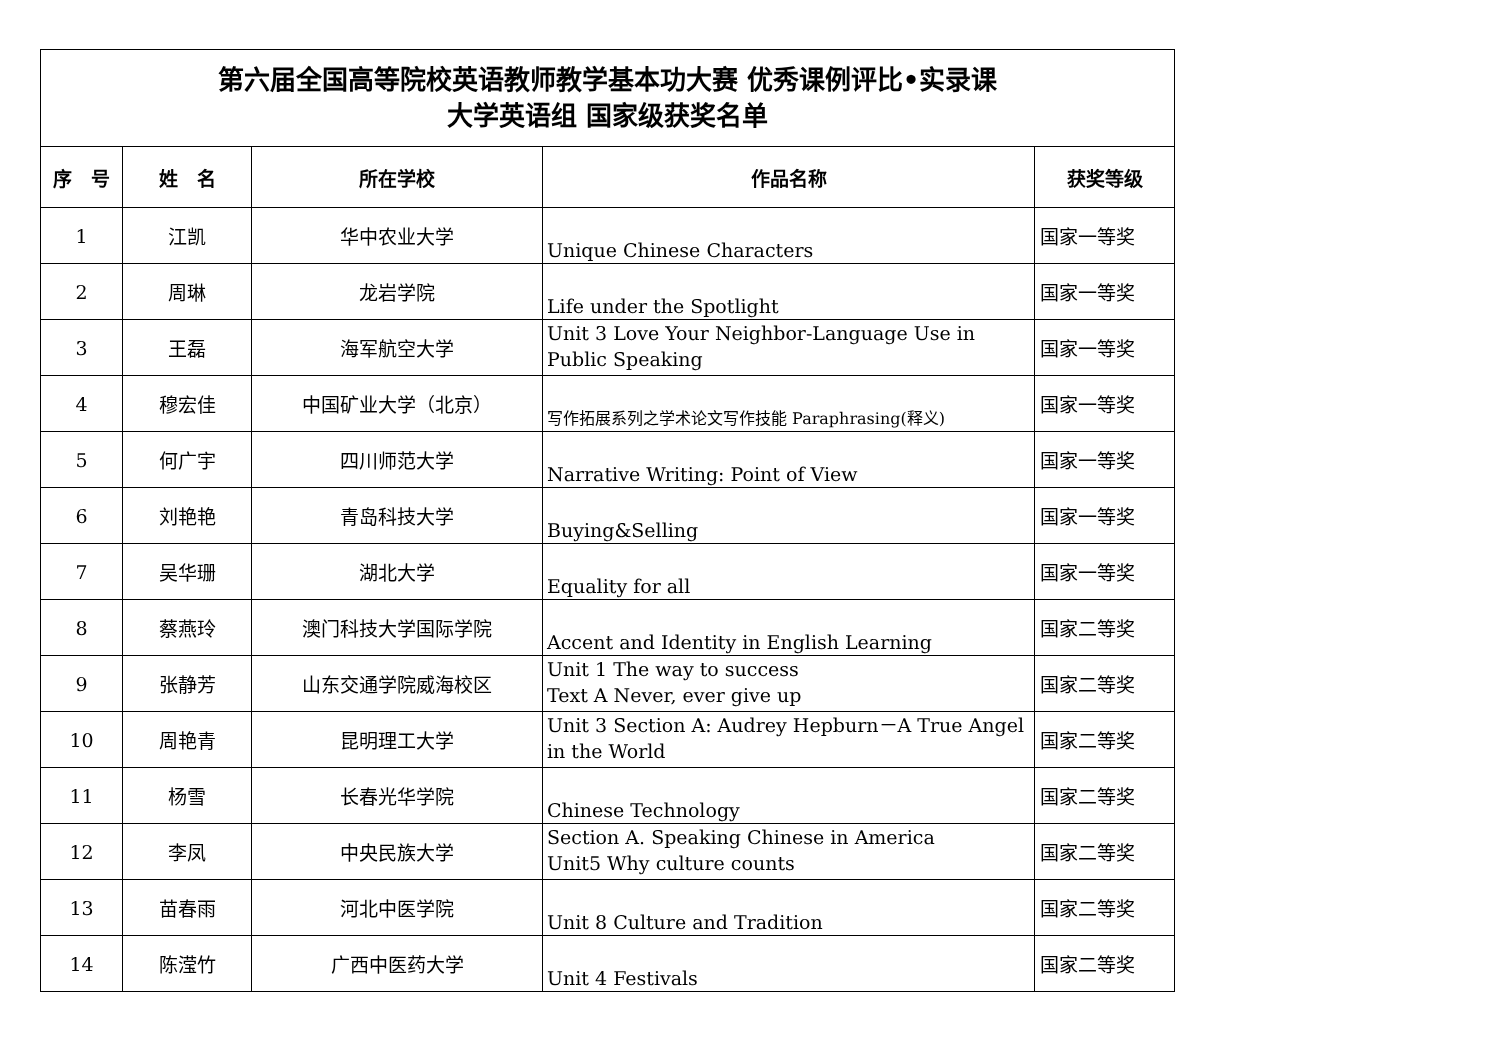| 第六届全国高等院校英语教师教学基本功大赛 优秀课例评比•实录课 大学英语组 国家级获奖名单 | | | | |
| 序 号 | 姓 名 | 所在学校 | 作品名称 | 获奖等级 |
| 1 | 江凯 | 华中农业大学 | Unique Chinese Characters | 国家一等奖 |
| 2 | 周琳 | 龙岩学院 | Life under the Spotlight | 国家一等奖 |
| 3 | 王磊 | 海军航空大学 | Unit 3 Love Your Neighbor-Language Use in Public Speaking | 国家一等奖 |
| 4 | 穆宏佳 | 中国矿业大学（北京） | 写作拓展系列之学术论文写作技能 Paraphrasing(释义) | 国家一等奖 |
| 5 | 何广宇 | 四川师范大学 | Narrative Writing: Point of View | 国家一等奖 |
| 6 | 刘艳艳 | 青岛科技大学 | Buying&Selling | 国家一等奖 |
| 7 | 吴华珊 | 湖北大学 | Equality for all | 国家一等奖 |
| 8 | 蔡燕玲 | 澳门科技大学国际学院 | Accent and Identity in English Learning | 国家二等奖 |
| 9 | 张静芳 | 山东交通学院威海校区 | Unit 1 The way to success Text A Never, ever give up | 国家二等奖 |
| 10 | 周艳青 | 昆明理工大学 | Unit 3 Section A: Audrey Hepburn－A True Angel in the World | 国家二等奖 |
| 11 | 杨雪 | 长春光华学院 | Chinese Technology | 国家二等奖 |
| 12 | 李凤 | 中央民族大学 | Section A. Speaking Chinese in America Unit5 Why culture counts | 国家二等奖 |
| 13 | 苗春雨 | 河北中医学院 | Unit 8 Culture and Tradition | 国家二等奖 |
| 14 | 陈滢竹 | 广西中医药大学 | Unit 4 Festivals | 国家二等奖 |